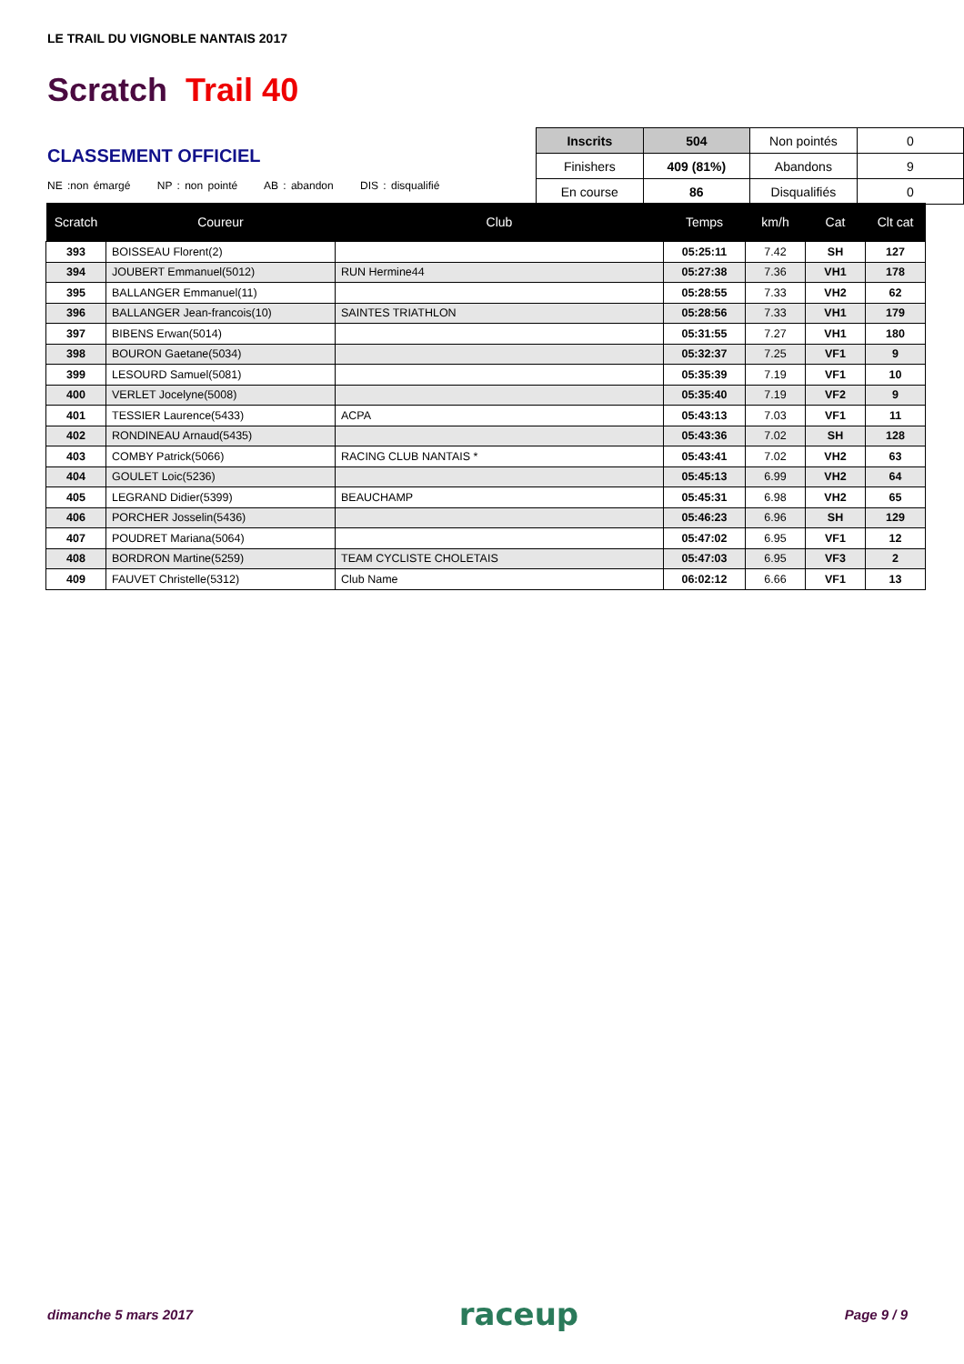LE TRAIL DU VIGNOBLE NANTAIS 2017
Scratch Trail 40
| Inscrits | 504 | Non pointés | 0 |
| Finishers | 409 (81%) | Abandons | 9 |
| En course | 86 | Disqualifiés | 0 |
CLASSEMENT OFFICIEL
NE :non émargé NP : non pointé AB : abandon DIS : disqualifié
| Scratch | Coureur | Club | Temps | km/h | Cat | Clt cat |
| --- | --- | --- | --- | --- | --- | --- |
| 393 | BOISSEAU Florent(2) | | 05:25:11 | 7.42 | SH | 127 |
| 394 | JOUBERT Emmanuel(5012) | RUN Hermine44 | 05:27:38 | 7.36 | VH1 | 178 |
| 395 | BALLANGER Emmanuel(11) | | 05:28:55 | 7.33 | VH2 | 62 |
| 396 | BALLANGER Jean-francois(10) | SAINTES TRIATHLON | 05:28:56 | 7.33 | VH1 | 179 |
| 397 | BIBENS Erwan(5014) | | 05:31:55 | 7.27 | VH1 | 180 |
| 398 | BOURON Gaetane(5034) | | 05:32:37 | 7.25 | VF1 | 9 |
| 399 | LESOURD Samuel(5081) | | 05:35:39 | 7.19 | VF1 | 10 |
| 400 | VERLET Jocelyne(5008) | | 05:35:40 | 7.19 | VF2 | 9 |
| 401 | TESSIER Laurence(5433) | ACPA | 05:43:13 | 7.03 | VF1 | 11 |
| 402 | RONDINEAU Arnaud(5435) | | 05:43:36 | 7.02 | SH | 128 |
| 403 | COMBY Patrick(5066) | RACING CLUB NANTAIS * | 05:43:41 | 7.02 | VH2 | 63 |
| 404 | GOULET Loic(5236) | | 05:45:13 | 6.99 | VH2 | 64 |
| 405 | LEGRAND Didier(5399) | BEAUCHAMP | 05:45:31 | 6.98 | VH2 | 65 |
| 406 | PORCHER Josselin(5436) | | 05:46:23 | 6.96 | SH | 129 |
| 407 | POUDRET Mariana(5064) | | 05:47:02 | 6.95 | VF1 | 12 |
| 408 | BORDRON Martine(5259) | TEAM CYCLISTE CHOLETAIS | 05:47:03 | 6.95 | VF3 | 2 |
| 409 | FAUVET Christelle(5312) | Club Name | 06:02:12 | 6.66 | VF1 | 13 |
dimanche 5 mars 2017 raceup Page 9 / 9